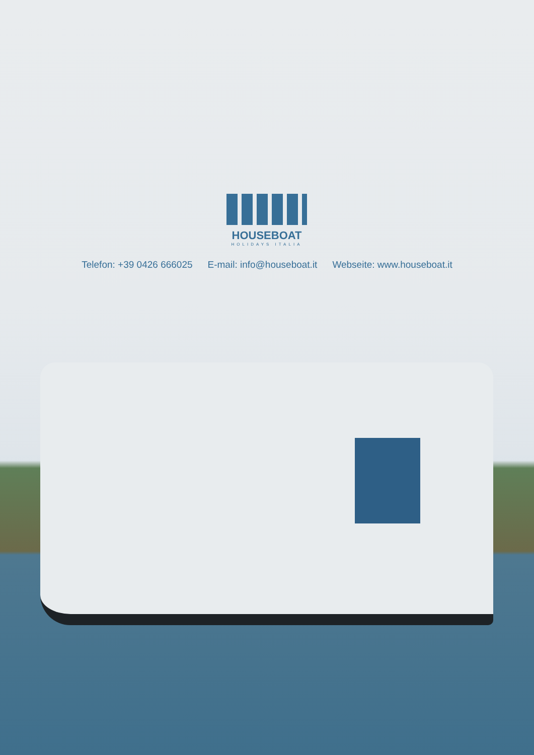HOUSEBOAT
HOLIDAYS ITALIA
Telefon: +39 0426 666025 E-mail: info@houseboat.it Webseite: www.houseboat.it